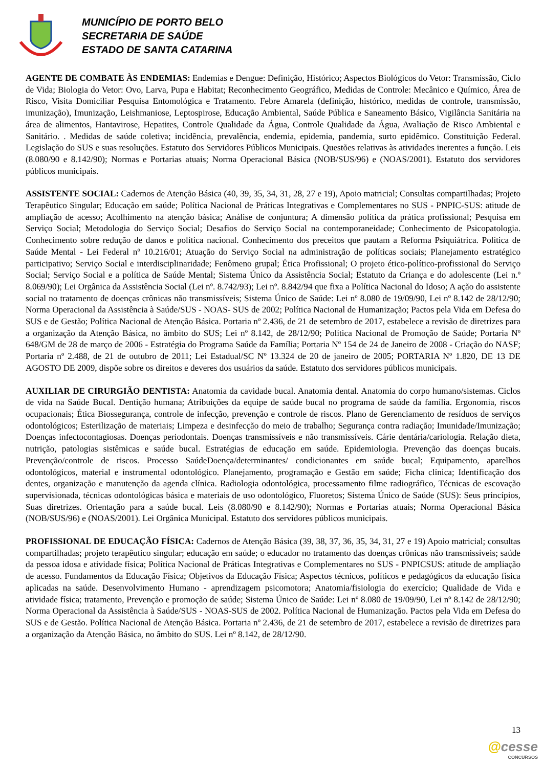MUNICÍPIO DE PORTO BELO
SECRETARIA DE SAÚDE
ESTADO DE SANTA CATARINA
AGENTE DE COMBATE ÀS ENDEMIAS: Endemias e Dengue: Definição, Histórico; Aspectos Biológicos do Vetor: Transmissão, Ciclo de Vida; Biologia do Vetor: Ovo, Larva, Pupa e Habitat; Reconhecimento Geográfico, Medidas de Controle: Mecânico e Químico, Área de Risco, Visita Domiciliar Pesquisa Entomológica e Tratamento. Febre Amarela (definição, histórico, medidas de controle, transmissão, imunização), Imunização, Leishmaniose, Leptospirose, Educação Ambiental, Saúde Pública e Saneamento Básico, Vigilância Sanitária na área de alimentos, Hantavirose, Hepatites, Controle Qualidade da Água, Controle Qualidade da Água, Avaliação de Risco Ambiental e Sanitário. . Medidas de saúde coletiva; incidência, prevalência, endemia, epidemia, pandemia, surto epidêmico. Constituição Federal. Legislação do SUS e suas resoluções. Estatuto dos Servidores Públicos Municipais. Questões relativas às atividades inerentes a função. Leis (8.080/90 e 8.142/90); Normas e Portarias atuais; Norma Operacional Básica (NOB/SUS/96) e (NOAS/2001). Estatuto dos servidores públicos municipais.
ASSISTENTE SOCIAL: Cadernos de Atenção Básica (40, 39, 35, 34, 31, 28, 27 e 19), Apoio matricial; Consultas compartilhadas; Projeto Terapêutico Singular; Educação em saúde; Política Nacional de Práticas Integrativas e Complementares no SUS - PNPIC-SUS: atitude de ampliação de acesso; Acolhimento na atenção básica; Análise de conjuntura; A dimensão política da prática profissional; Pesquisa em Serviço Social; Metodologia do Serviço Social; Desafios do Serviço Social na contemporaneidade; Conhecimento de Psicopatologia. Conhecimento sobre redução de danos e política nacional. Conhecimento dos preceitos que pautam a Reforma Psiquiátrica. Política de Saúde Mental - Lei Federal nº 10.216/01; Atuação do Serviço Social na administração de políticas sociais; Planejamento estratégico participativo; Serviço Social e interdisciplinaridade; Fenômeno grupal; Ética Profissional; O projeto ético-político-profissional do Serviço Social; Serviço Social e a política de Saúde Mental; Sistema Único da Assistência Social; Estatuto da Criança e do adolescente (Lei n.º 8.069/90); Lei Orgânica da Assistência Social (Lei nº. 8.742/93); Lei nº. 8.842/94 que fixa a Política Nacional do Idoso; A ação do assistente social no tratamento de doenças crônicas não transmissíveis; Sistema Único de Saúde: Lei nº 8.080 de 19/09/90, Lei nº 8.142 de 28/12/90; Norma Operacional da Assistência à Saúde/SUS - NOAS- SUS de 2002; Política Nacional de Humanização; Pactos pela Vida em Defesa do SUS e de Gestão; Política Nacional de Atenção Básica. Portaria nº 2.436, de 21 de setembro de 2017, estabelece a revisão de diretrizes para a organização da Atenção Básica, no âmbito do SUS; Lei nº 8.142, de 28/12/90; Política Nacional de Promoção de Saúde; Portaria Nº 648/GM de 28 de março de 2006 - Estratégia do Programa Saúde da Família; Portaria Nº 154 de 24 de Janeiro de 2008 - Criação do NASF; Portaria nº 2.488, de 21 de outubro de 2011; Lei Estadual/SC Nº 13.324 de 20 de janeiro de 2005; PORTARIA Nº 1.820, DE 13 DE AGOSTO DE 2009, dispõe sobre os direitos e deveres dos usuários da saúde. Estatuto dos servidores públicos municipais.
AUXILIAR DE CIRURGIÃO DENTISTA: Anatomia da cavidade bucal. Anatomia dental. Anatomia do corpo humano/sistemas. Ciclos de vida na Saúde Bucal. Dentição humana; Atribuições da equipe de saúde bucal no programa de saúde da família. Ergonomia, riscos ocupacionais; Ética Biossegurança, controle de infecção, prevenção e controle de riscos. Plano de Gerenciamento de resíduos de serviços odontológicos; Esterilização de materiais; Limpeza e desinfecção do meio de trabalho; Segurança contra radiação; Imunidade/Imunização; Doenças infectocontagiosas. Doenças periodontais. Doenças transmissíveis e não transmissíveis. Cárie dentária/cariologia. Relação dieta, nutrição, patologias sistêmicas e saúde bucal. Estratégias de educação em saúde. Epidemiologia. Prevenção das doenças bucais. Prevenção/controle de riscos. Processo SaúdeDoença/determinantes/ condicionantes em saúde bucal; Equipamento, aparelhos odontológicos, material e instrumental odontológico. Planejamento, programação e Gestão em saúde; Ficha clínica; Identificação dos dentes, organização e manutenção da agenda clínica. Radiologia odontológica, processamento filme radiográfico, Técnicas de escovação supervisionada, técnicas odontológicas básica e materiais de uso odontológico, Fluoretos; Sistema Único de Saúde (SUS): Seus princípios, Suas diretrizes. Orientação para a saúde bucal. Leis (8.080/90 e 8.142/90); Normas e Portarias atuais; Norma Operacional Básica (NOB/SUS/96) e (NOAS/2001). Lei Orgânica Municipal. Estatuto dos servidores públicos municipais.
PROFISSIONAL DE EDUCAÇÃO FÍSICA: Cadernos de Atenção Básica (39, 38, 37, 36, 35, 34, 31, 27 e 19) Apoio matricial; consultas compartilhadas; projeto terapêutico singular; educação em saúde; o educador no tratamento das doenças crônicas não transmissíveis; saúde da pessoa idosa e atividade física; Política Nacional de Práticas Integrativas e Complementares no SUS - PNPICSUS: atitude de ampliação de acesso. Fundamentos da Educação Física; Objetivos da Educação Física; Aspectos técnicos, políticos e pedagógicos da educação física aplicadas na saúde. Desenvolvimento Humano - aprendizagem psicomotora; Anatomia/fisiologia do exercício; Qualidade de Vida e atividade física; tratamento, Prevenção e promoção de saúde; Sistema Único de Saúde: Lei nº 8.080 de 19/09/90, Lei nº 8.142 de 28/12/90; Norma Operacional da Assistência à Saúde/SUS - NOAS-SUS de 2002. Política Nacional de Humanização. Pactos pela Vida em Defesa do SUS e de Gestão. Política Nacional de Atenção Básica. Portaria nº 2.436, de 21 de setembro de 2017, estabelece a revisão de diretrizes para a organização da Atenção Básica, no âmbito do SUS. Lei nº 8.142, de 28/12/90.
13
@cesse
CONCURSOS